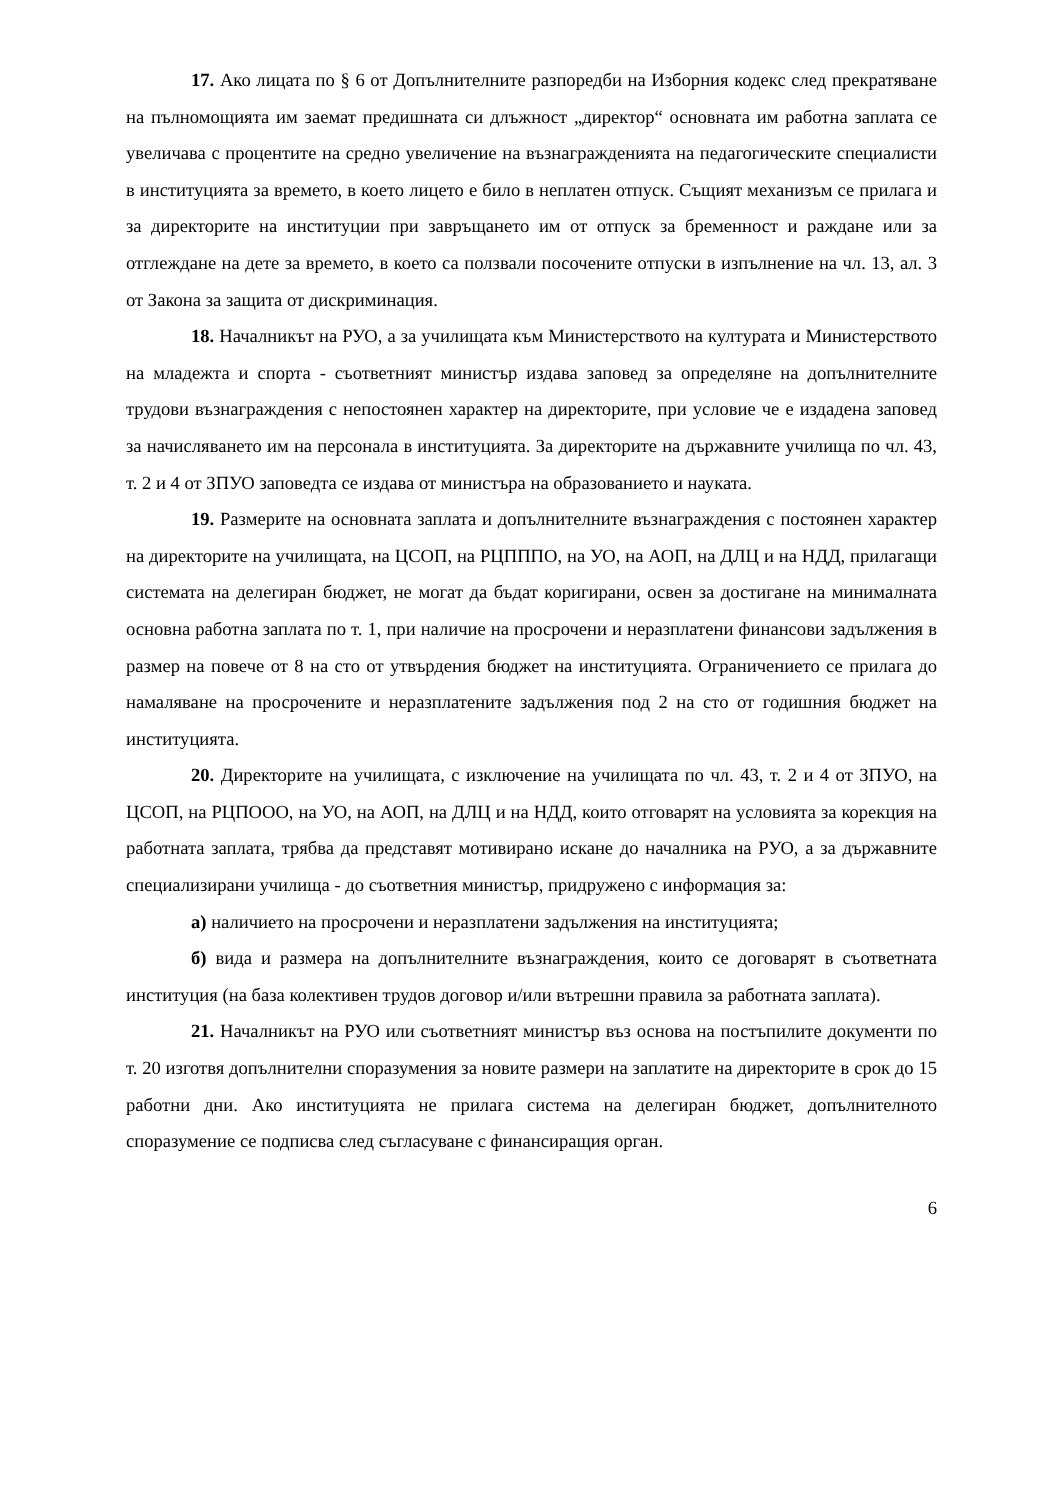17. Ако лицата по § 6 от Допълнителните разпоредби на Изборния кодекс след прекратяване на пълномощията им заемат предишната си длъжност „директор“ основната им работна заплата се увеличава с процентите на средно увеличение на възнагражденията на педагогическите специалисти в институцията за времето, в което лицето е било в неплатен отпуск. Същият механизъм се прилага и за директорите на институции при завръщането им от отпуск за бременност и раждане или за отглеждане на дете за времето, в което са ползвали посочените отпуски в изпълнение на чл. 13, ал. 3 от Закона за защита от дискриминация.
18. Началникът на РУО, а за училищата към Министерството на културата и Министерството на младежта и спорта - съответният министър издава заповед за определяне на допълнителните трудови възнаграждения с непостоянен характер на директорите, при условие че е издадена заповед за начисляването им на персонала в институцията. За директорите на държавните училища по чл. 43, т. 2 и 4 от ЗПУО заповедта се издава от министъра на образованието и науката.
19. Размерите на основната заплата и допълнителните възнаграждения с постоянен характер на директорите на училищата, на ЦСОП, на РЦПППО, на УО, на АОП, на ДЛЦ и на НДД, прилагащи системата на делегиран бюджет, не могат да бъдат коригирани, освен за достигане на минималната основна работна заплата по т. 1, при наличие на просрочени и неразплатени финансови задължения в размер на повече от 8 на сто от утвърдения бюджет на институцията. Ограничението се прилага до намаляване на просрочените и неразплатените задължения под 2 на сто от годишния бюджет на институцията.
20. Директорите на училищата, с изключение на училищата по чл. 43, т. 2 и 4 от ЗПУО, на ЦСОП, на РЦПООО, на УО, на АОП, на ДЛЦ и на НДД, които отговарят на условията за корекция на работната заплата, трябва да представят мотивирано искане до началника на РУО, а за държавните специализирани училища - до съответния министър, придружено с информация за:
а) наличието на просрочени и неразплатени задължения на институцията;
б) вида и размера на допълнителните възнаграждения, които се договарят в съответната институция (на база колективен трудов договор и/или вътрешни правила за работната заплата).
21. Началникът на РУО или съответният министър въз основа на постъпилите документи по т. 20 изготвя допълнителни споразумения за новите размери на заплатите на директорите в срок до 15 работни дни. Ако институцията не прилага система на делегиран бюджет, допълнителното споразумение се подписва след съгласуване с финансиращия орган.
6